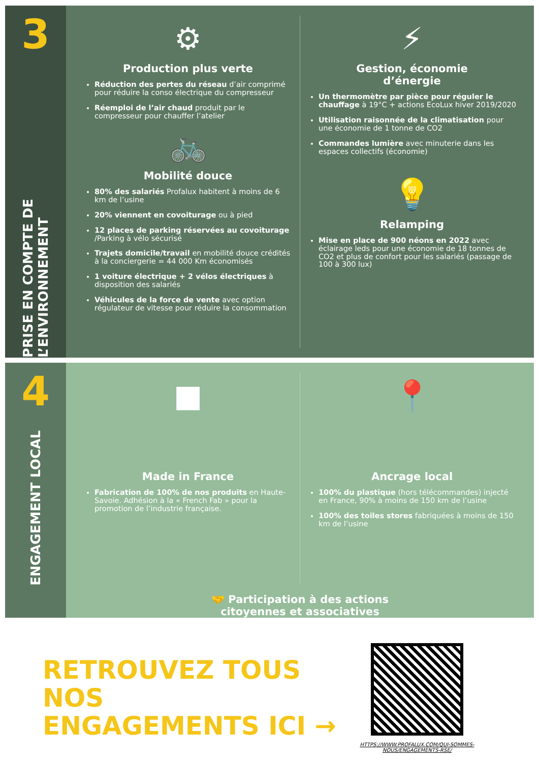3
PRISE EN COMPTE DE L’ENVIRONNEMENT
⚙
Production plus verte
Réduction des pertes du réseau d’air comprimé pour réduire la conso électrique du compresseur
Réemploi de l’air chaud produit par le compresseur pour chauffer l’atelier
🚲
Mobilité douce
80% des salariés Profalux habitent à moins de 6 km de l’usine
20% viennent en covoiturage ou à pied
12 places de parking réservées au covoiturage /Parking à vélo sécurisé
Trajets domicile/travail en mobilité douce crédités à la conciergerie = 44 000 Km économisés
1 voiture électrique + 2 vélos électriques à disposition des salariés
Véhicules de la force de vente avec option régulateur de vitesse pour réduire la consommation
⚡
Gestion, économie
d’énergie
Un thermomètre par pièce pour réguler le chauffage à 19°C + actions EcoLux hiver 2019/2020
Utilisation raisonnée de la climatisation pour une économie de 1 tonne de CO2
Commandes lumière avec minuterie dans les espaces collectifs (économie)
💡
Relamping
Mise en place de 900 néons en 2022 avec éclairage leds pour une économie de 18 tonnes de CO2 et plus de confort pour les salariés (passage de 100 à 300 lux)
4
ENGAGEMENT LOCAL
■
Made in France
Fabrication de 100% de nos produits en Haute-Savoie. Adhésion à la « French Fab » pour la promotion de l’industrie française.
📍
Ancrage local
100% du plastique (hors télécommandes) injecté en France, 90% à moins de 150 km de l’usine
100% des toiles stores fabriquées à moins de 150 km de l’usine
🤝 Participation à des actions
citoyennes et associatives
RETROUVEZ TOUS NOS
ENGAGEMENTS ICI →
HTTPS://WWW.PROFALUX.COM/QUI-SOMMES-NOUS/ENGAGEMENTS-RSE/